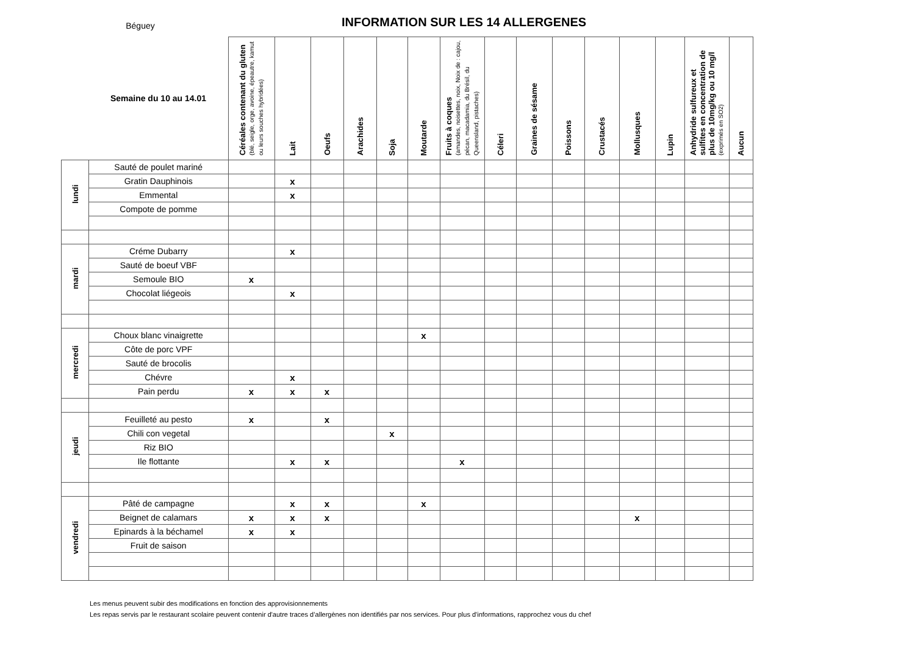Béguey
INFORMATION SUR LES 14 ALLERGENES
| | Semaine du 10 au 14.01 | Céréales contenant du gluten (blé, seigle, orge, avoine, épeautre, kamut ou leurs souches hybridées) | Lait | Oeufs | Arachides | Soja | Moutarde | Fruits à coques (amandes, noisettes, noix, Noix de : cajou, pécan, macadamia, du Brésil, du Queensland, pistaches) | Céleri | Graines de sésame | Poissons | Crustacés | Mollusques | Lupin | Anhydride sulfureux et sulfites en concentration de plus de 10mg/kg ou 10 mg/l (exprimés en SO2) | Aucun |
| --- | --- | --- | --- | --- | --- | --- | --- | --- | --- | --- | --- | --- | --- | --- | --- | --- |
| lundi | Sauté de poulet mariné | | | | | | | | | | | | | | | |
| | Gratin Dauphinois | | x | | | | | | | | | | | | | |
| | Emmental | | x | | | | | | | | | | | | | |
| | Compote de pomme | | | | | | | | | | | | | | | |
| mardi | Créme Dubarry | | x | | | | | | | | | | | | | |
| | Sauté de boeuf VBF | | | | | | | | | | | | | | | |
| | Semoule BIO | x | | | | | | | | | | | | | | |
| | Chocolat liégeois | | x | | | | | | | | | | | | | |
| mercredi | Choux blanc vinaigrette | | | | | | x | | | | | | | | | |
| | Côte de porc VPF | | | | | | | | | | | | | | | |
| | Sauté de brocolis | | | | | | | | | | | | | | | |
| | Chévre | | x | | | | | | | | | | | | | |
| | Pain perdu | x | x | x | | | | | | | | | | | | |
| jeudi | Feuilleté au pesto | x | | x | | | | | | | | | | | | |
| | Chili con vegetal | | | | | x | | | | | | | | | | |
| | Riz BIO | | | | | | | | | | | | | | | |
| | Ile flottante | | x | x | | | | x | | | | | | | | |
| vendredi | Pâté de campagne | | x | x | | | x | | | | | | | | | |
| | Beignet de calamars | x | x | x | | | | | | | | | x | | | |
| | Epinards à la béchamel | x | x | | | | | | | | | | | | | |
| | Fruit de saison | | | | | | | | | | | | | | | |
Les menus peuvent subir des modifications en fonction des approvisionnements
Les repas servis par le restaurant scolaire peuvent contenir d'autre traces d’allergènes non identifiés par nos services. Pour plus d'informations, rapprochez vous du chef